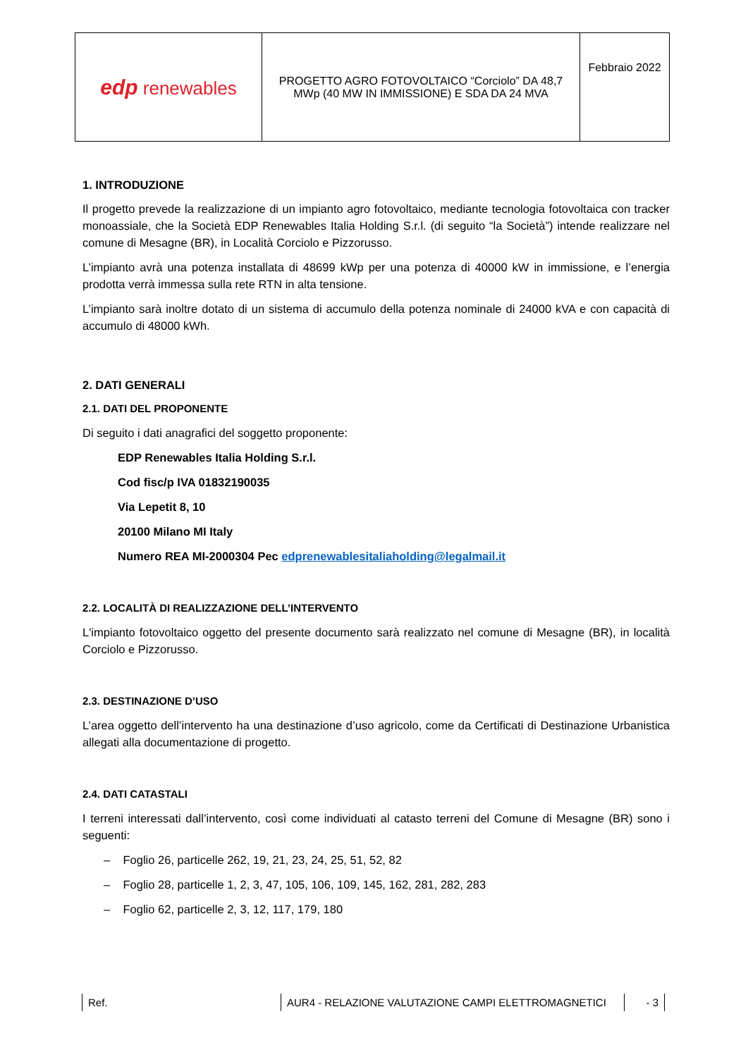| edp renewables | PROGETTO AGRO FOTOVOLTAICO “Corciolo” DA 48,7 MWp (40 MW IN IMMISSIONE) E SDA DA 24 MVA | Febbraio 2022 |
1. INTRODUZIONE
Il progetto prevede la realizzazione di un impianto agro fotovoltaico, mediante tecnologia fotovoltaica con tracker monoassiale, che la Società EDP Renewables Italia Holding S.r.l. (di seguito “la Società”) intende realizzare nel comune di Mesagne (BR), in Località Corciolo e Pizzorusso.
L’impianto avrà una potenza installata di 48699 kWp per una potenza di 40000 kW in immissione, e l’energia prodotta verrà immessa sulla rete RTN in alta tensione.
L’impianto sarà inoltre dotato di un sistema di accumulo della potenza nominale di 24000 kVA e con capacità di accumulo di 48000 kWh.
2. DATI GENERALI
2.1. DATI DEL PROPONENTE
Di seguito i dati anagrafici del soggetto proponente:
EDP Renewables Italia Holding S.r.l.
Cod fisc/p IVA 01832190035
Via Lepetit 8, 10
20100 Milano MI Italy
Numero REA MI-2000304 Pec edprenewablesitaliaholding@legalmail.it
2.2. LOCALITÀ DI REALIZZAZIONE DELL’INTERVENTO
L'impianto fotovoltaico oggetto del presente documento sarà realizzato nel comune di Mesagne (BR), in località Corciolo e Pizzorusso.
2.3. DESTINAZIONE D’USO
L’area oggetto dell’intervento ha una destinazione d’uso agricolo, come da Certificati di Destinazione Urbanistica allegati alla documentazione di progetto.
2.4. DATI CATASTALI
I terreni interessati dall’intervento, così come individuati al catasto terreni del Comune di Mesagne (BR) sono i seguenti:
– Foglio 26, particelle 262, 19, 21, 23, 24, 25, 51, 52, 82
– Foglio 28, particelle 1, 2, 3, 47, 105, 106, 109, 145, 162, 281, 282, 283
– Foglio 62, particelle 2, 3, 12, 117, 179, 180
Ref. AUR4 - RELAZIONE VALUTAZIONE CAMPI ELETTROMAGNETICI - 3